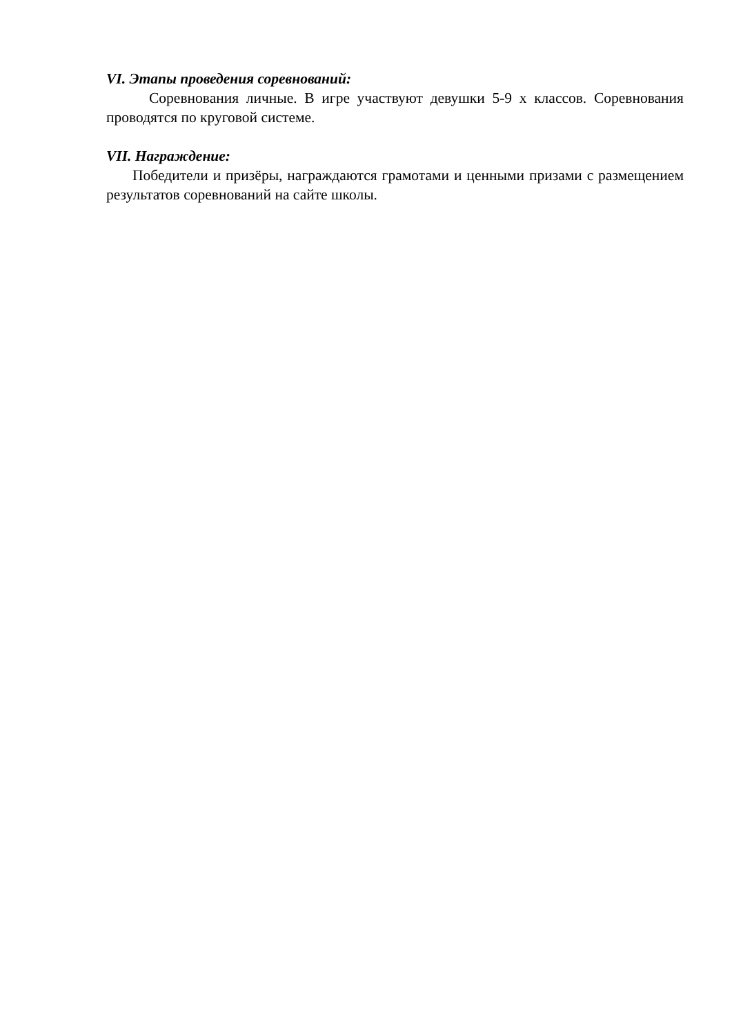VI. Этапы проведения соревнований:
Соревнования личные. В игре участвуют девушки 5-9 х классов. Соревнования проводятся по круговой системе.
VII. Награждение:
Победители и призёры, награждаются грамотами и ценными призами с размещением результатов соревнований на сайте школы.